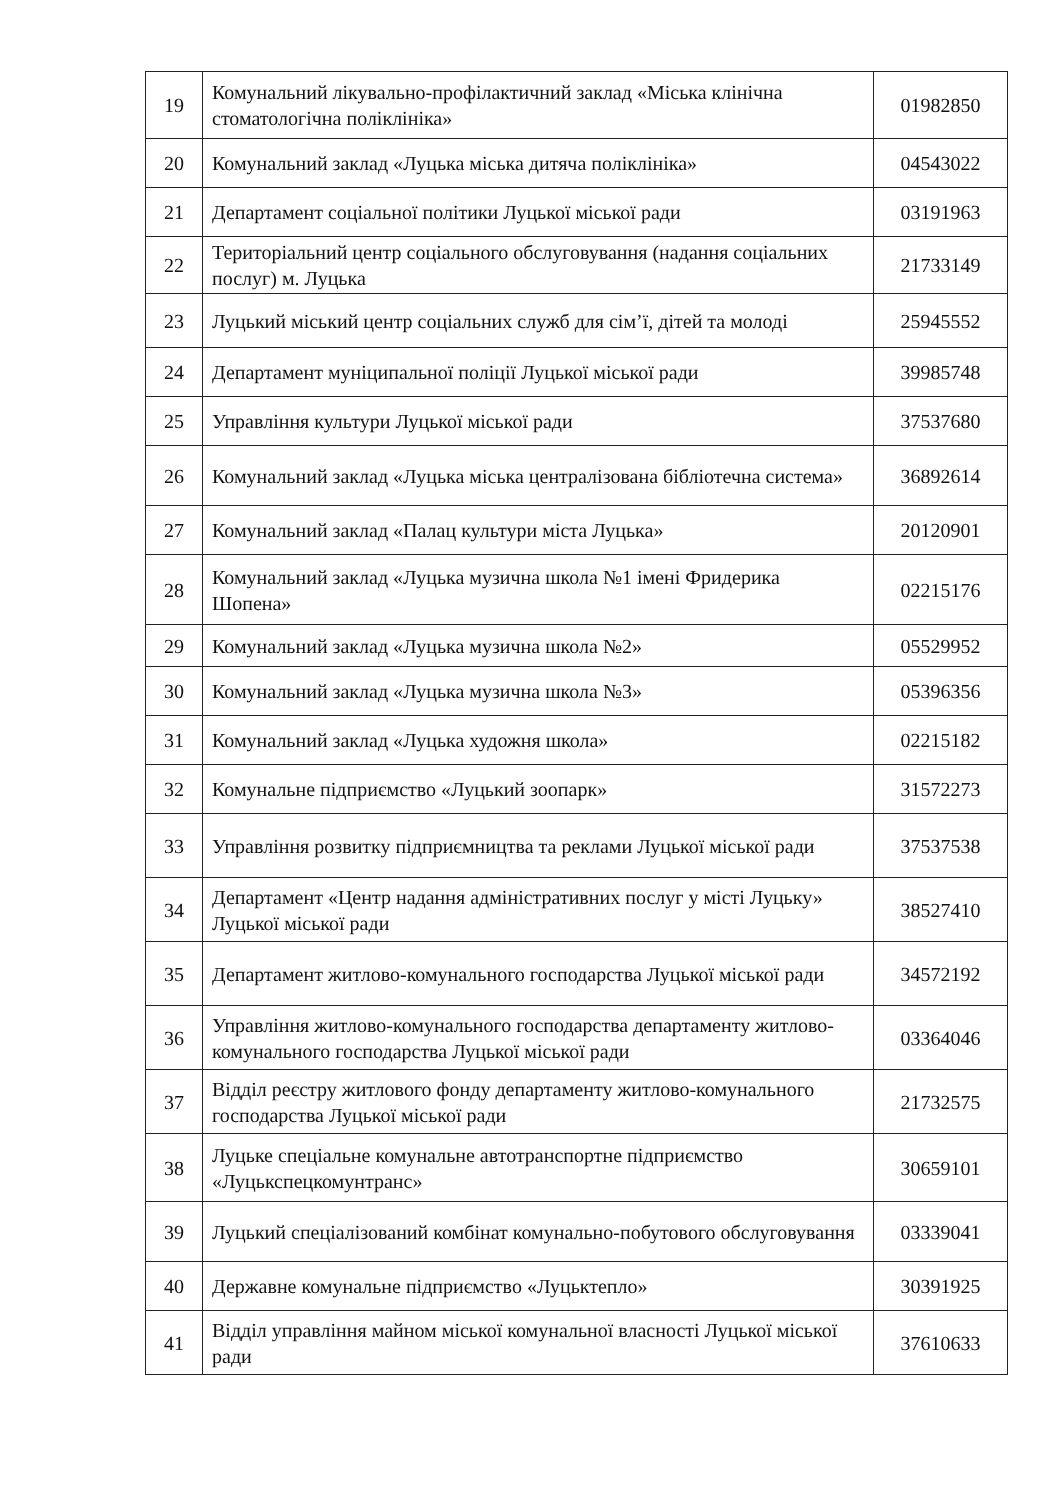| 19 | Комунальний лікувально-профілактичний заклад «Міська клінічна стоматологічна поліклініка» | 01982850 |
| 20 | Комунальний заклад «Луцька міська дитяча поліклініка» | 04543022 |
| 21 | Департамент соціальної політики Луцької міської ради | 03191963 |
| 22 | Територіальний центр соціального обслуговування (надання соціальних послуг) м. Луцька | 21733149 |
| 23 | Луцький міський центр соціальних служб для сім’ї, дітей та молоді | 25945552 |
| 24 | Департамент муніципальної поліції Луцької міської ради | 39985748 |
| 25 | Управління культури Луцької міської ради | 37537680 |
| 26 | Комунальний заклад «Луцька міська централізована бібліотечна система» | 36892614 |
| 27 | Комунальний заклад «Палац культури міста Луцька» | 20120901 |
| 28 | Комунальний заклад «Луцька музична школа №1 імені Фридерика Шопена» | 02215176 |
| 29 | Комунальний заклад «Луцька музична школа №2» | 05529952 |
| 30 | Комунальний заклад «Луцька музична школа №3» | 05396356 |
| 31 | Комунальний заклад «Луцька художня школа» | 02215182 |
| 32 | Комунальне підприємство «Луцький зоопарк» | 31572273 |
| 33 | Управління розвитку підприємництва та реклами Луцької міської ради | 37537538 |
| 34 | Департамент «Центр надання адміністративних послуг у місті Луцьку» Луцької міської ради | 38527410 |
| 35 | Департамент житлово-комунального господарства Луцької міської ради | 34572192 |
| 36 | Управління житлово-комунального господарства департаменту житлово-комунального господарства Луцької міської ради | 03364046 |
| 37 | Відділ реєстру житлового фонду департаменту житлово-комунального господарства Луцької міської ради | 21732575 |
| 38 | Луцьке спеціальне комунальне автотранспортне підприємство «Луцькспецкомунтранс» | 30659101 |
| 39 | Луцький спеціалізований комбінат комунально-побутового обслуговування | 03339041 |
| 40 | Державне комунальне підприємство «Луцьктепло» | 30391925 |
| 41 | Відділ управління майном міської комунальної власності Луцької міської ради | 37610633 |